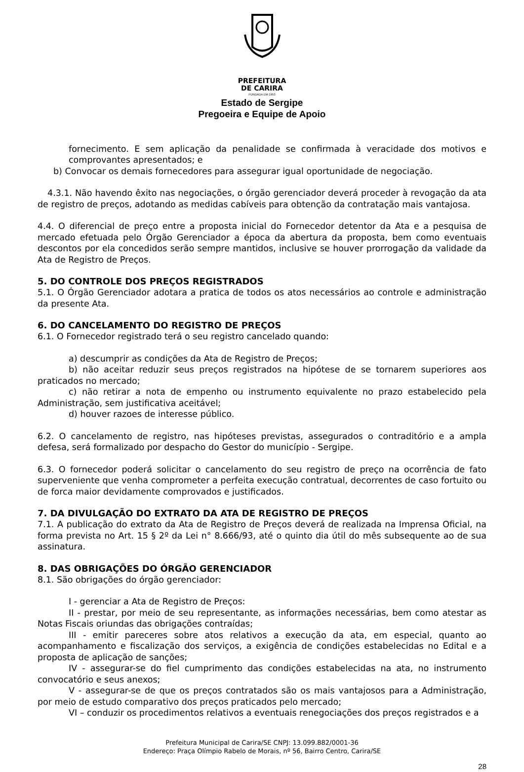PREFEITURA
DE CARIRA
FUNDADA EM 1953
Estado de Sergipe
Pregoeira e Equipe de Apoio
fornecimento. E sem aplicação da penalidade se confirmada à veracidade dos motivos e comprovantes apresentados; e
b) Convocar os demais fornecedores para assegurar igual oportunidade de negociação.
4.3.1. Não havendo êxito nas negociações, o órgão gerenciador deverá proceder à revogação da ata de registro de preços, adotando as medidas cabíveis para obtenção da contratação mais vantajosa.
4.4. O diferencial de preço entre a proposta inicial do Fornecedor detentor da Ata e a pesquisa de mercado efetuada pelo Órgão Gerenciador a época da abertura da proposta, bem como eventuais descontos por ela concedidos serão sempre mantidos, inclusive se houver prorrogação da validade da Ata de Registro de Preços.
5. DO CONTROLE DOS PREÇOS REGISTRADOS
5.1. O Órgão Gerenciador adotara a pratica de todos os atos necessários ao controle e administração da presente Ata.
6. DO CANCELAMENTO DO REGISTRO DE PREÇOS
6.1. O Fornecedor registrado terá o seu registro cancelado quando:
a) descumprir as condições da Ata de Registro de Preços;
b) não aceitar reduzir seus preços registrados na hipótese de se tornarem superiores aos praticados no mercado;
c) não retirar a nota de empenho ou instrumento equivalente no prazo estabelecido pela Administração, sem justificativa aceitável;
d) houver razoes de interesse público.
6.2. O cancelamento de registro, nas hipóteses previstas, assegurados o contraditório e a ampla defesa, será formalizado por despacho do Gestor do município - Sergipe.
6.3. O fornecedor poderá solicitar o cancelamento do seu registro de preço na ocorrência de fato superveniente que venha comprometer a perfeita execução contratual, decorrentes de caso fortuito ou de forca maior devidamente comprovados e justificados.
7. DA DIVULGAÇÃO DO EXTRATO DA ATA DE REGISTRO DE PREÇOS
7.1. A publicação do extrato da Ata de Registro de Preços deverá de realizada na Imprensa Oficial, na forma prevista no Art. 15 § 2º da Lei n° 8.666/93, até o quinto dia útil do mês subsequente ao de sua assinatura.
8. DAS OBRIGAÇÕES DO ÓRGÃO GERENCIADOR
8.1. São obrigações do órgão gerenciador:
I - gerenciar a Ata de Registro de Preços:
II - prestar, por meio de seu representante, as informações necessárias, bem como atestar as Notas Fiscais oriundas das obrigações contraídas;
III - emitir pareceres sobre atos relativos a execução da ata, em especial, quanto ao acompanhamento e fiscalização dos serviços, a exigência de condições estabelecidas no Edital e a proposta de aplicação de sanções;
IV - assegurar-se do fiel cumprimento das condições estabelecidas na ata, no instrumento convocatório e seus anexos;
V - assegurar-se de que os preços contratados são os mais vantajosos para a Administração, por meio de estudo comparativo dos preços praticados pelo mercado;
VI – conduzir os procedimentos relativos a eventuais renegociações dos preços registrados e a
Prefeitura Municipal de Carira/SE CNPJ: 13.099.882/0001-36
Endereço: Praça Olímpio Rabelo de Morais, nº 56, Bairro Centro, Carira/SE
28